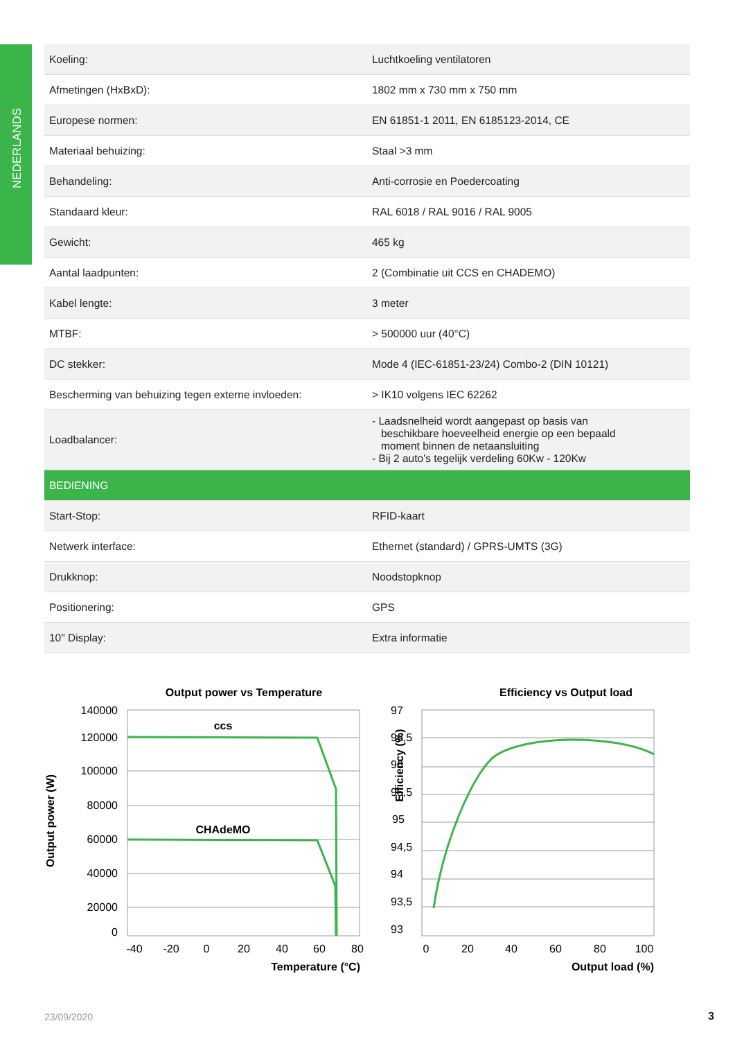NEDERLANDS
| Koeling: | Luchtkoeling ventilatoren |
| Afmetingen (HxBxD): | 1802 mm x 730 mm x 750 mm |
| Europese normen: | EN 61851-1 2011, EN 6185123-2014, CE |
| Materiaal behuizing: | Staal >3 mm |
| Behandeling: | Anti-corrosie en Poedercoating |
| Standaard kleur: | RAL 6018 / RAL 9016 / RAL 9005 |
| Gewicht: | 465 kg |
| Aantal laadpunten: | 2 (Combinatie uit CCS en CHADEMO) |
| Kabel lengte: | 3 meter |
| MTBF: | > 500000 uur (40°C) |
| DC stekker: | Mode 4 (IEC-61851-23/24) Combo-2 (DIN 10121) |
| Bescherming van behuizing tegen externe invloeden: | > IK10 volgens IEC 62262 |
| Loadbalancer: | - Laadsnelheid wordt aangepast op basis van beschikbare hoeveelheid energie op een bepaald moment binnen de netaansluiting - Bij 2 auto’s tegelijk verdeling 60Kw - 120Kw |
| BEDIENING | |
| Start-Stop: | RFID-kaart |
| Netwerk interface: | Ethernet (standard) / GPRS-UMTS (3G) |
| Drukknop: | Noodstopknop |
| Positionering: | GPS |
| 10" Display: | Extra informatie |
Output power vs Temperature
Output power (W)
140000
120000
100000
80000
60000
40000
20000
0
-40
-20
0
20
40
60
80
Temperature (°C)
ccs
CHAdeMO
Efficiency vs Output load
Efficiency (%)
97
96,5
96
95,5
95
94,5
94
93,5
93
0
20
40
60
80
100
Output load (%)
23/09/2020 3